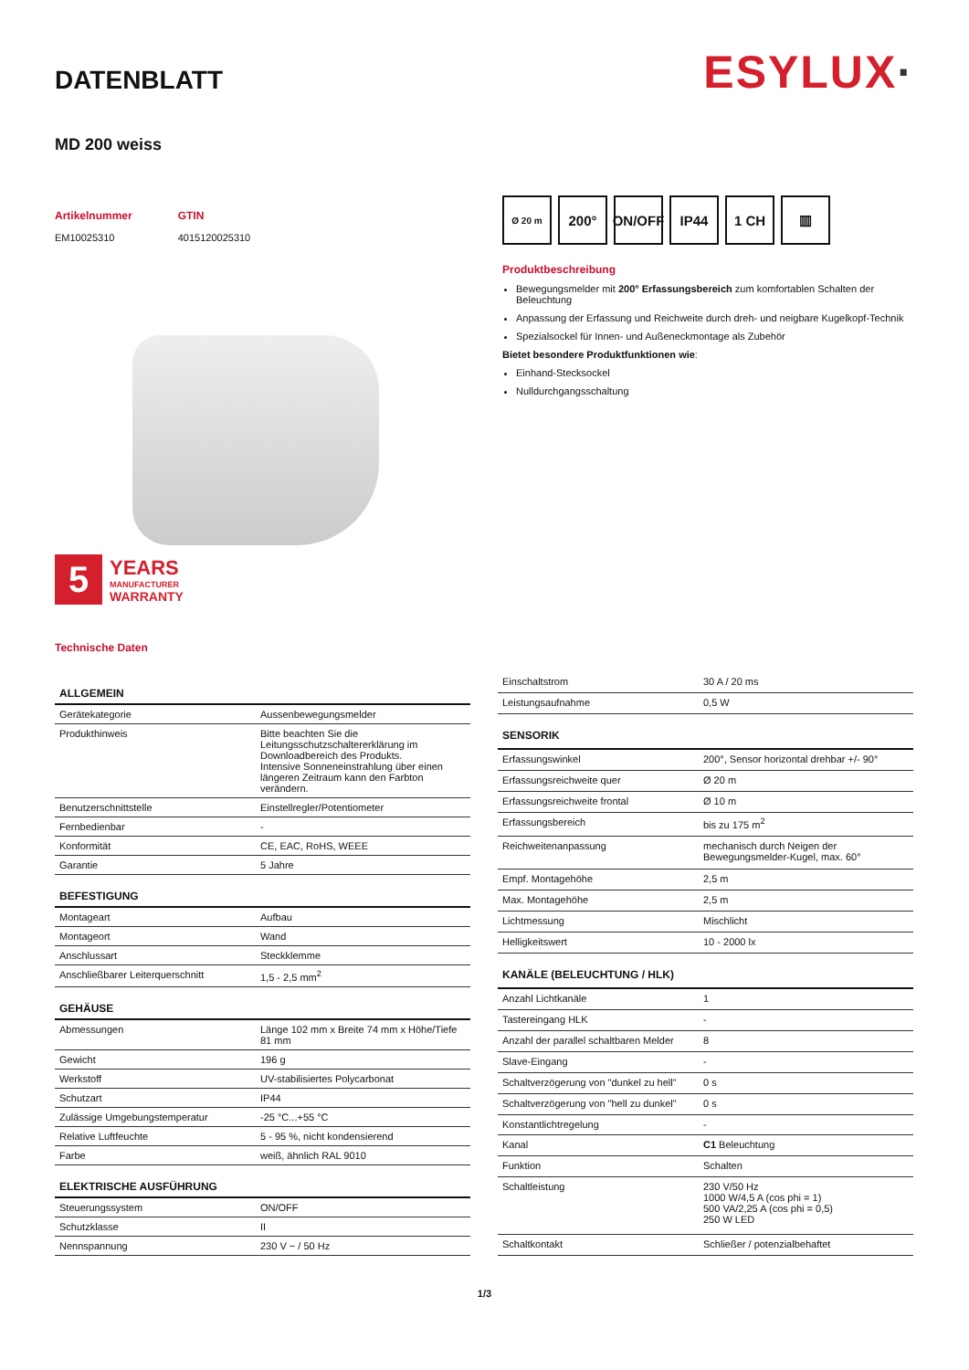DATENBLATT
ESYLUX·
MD 200 weiss
Artikelnummer
EM10025310
GTIN
4015120025310
5
YEARS
MANUFACTURER
WARRANTY
Technische Daten
Ø 20 m
200° ON/OFF
IP44 1 CH ▥
Produktbeschreibung
Bewegungsmelder mit 200° Erfassungsbereich zum komfortablen Schalten der Beleuchtung
Anpassung der Erfassung und Reichweite durch dreh- und neigbare Kugelkopf-Technik
Spezialsockel für Innen- und Außeneckmontage als Zubehör
Bietet besondere Produktfunktionen wie:
Einhand-Stecksockel
Nulldurchgangsschaltung
| ALLGEMEIN | |
| --- | --- |
| Gerätekategorie | Aussenbewegungsmelder |
| Produkthinweis | Bitte beachten Sie die Leitungsschutzschaltererklärung im Downloadbereich des Produkts. Intensive Sonneneinstrahlung über einen längeren Zeitraum kann den Farbton verändern. |
| Benutzerschnittstelle | Einstellregler/Potentiometer |
| Fernbedienbar | - |
| Konformität | CE, EAC, RoHS, WEEE |
| Garantie | 5 Jahre |
| BEFESTIGUNG | |
| Montageart | Aufbau |
| Montageort | Wand |
| Anschlussart | Steckklemme |
| Anschließbarer Leiterquerschnitt | 1,5 - 2,5 mm<sup>2</sup> |
| GEHÄUSE | |
| Abmessungen | Länge 102 mm x Breite 74 mm x Höhe/Tiefe 81 mm |
| Gewicht | 196 g |
| Werkstoff | UV-stabilisiertes Polycarbonat |
| Schutzart | IP44 |
| Zulässige Umgebungstemperatur | -25 °C...+55 °C |
| Relative Luftfeuchte | 5 - 95 %, nicht kondensierend |
| Farbe | weiß, ähnlich RAL 9010 |
| ELEKTRISCHE AUSFÜHRUNG | |
| Steuerungssystem | ON/OFF |
| Schutzklasse | II |
| Nennspannung | 230 V ~ / 50 Hz |
| Einschaltstrom | 30 A / 20 ms |
| Leistungsaufnahme | 0,5 W |
| SENSORIK | |
| Erfassungswinkel | 200°, Sensor horizontal drehbar +/- 90° |
| Erfassungsreichweite quer | Ø 20 m |
| Erfassungsreichweite frontal | Ø 10 m |
| Erfassungsbereich | bis zu 175 m<sup>2</sup> |
| Reichweitenanpassung | mechanisch durch Neigen der Bewegungsmelder-Kugel, max. 60° |
| Empf. Montagehöhe | 2,5 m |
| Max. Montagehöhe | 2,5 m |
| Lichtmessung | Mischlicht |
| Helligkeitswert | 10 - 2000 lx |
| KANÄLE (BELEUCHTUNG / HLK) | |
| Anzahl Lichtkanäle | 1 |
| Tastereingang HLK | - |
| Anzahl der parallel schaltbaren Melder | 8 |
| Slave-Eingang | - |
| Schaltverzögerung von "dunkel zu hell" | 0 s |
| Schaltverzögerung von "hell zu dunkel" | 0 s |
| Konstantlichtregelung | - |
| Kanal | C1 Beleuchtung |
| Funktion | Schalten |
| Schaltleistung | 230 V/50 Hz 1000 W/4,5 A (cos phi = 1) 500 VA/2,25 A (cos phi = 0,5) 250 W LED |
| Schaltkontakt | Schließer / potenzialbehaftet |
1/3